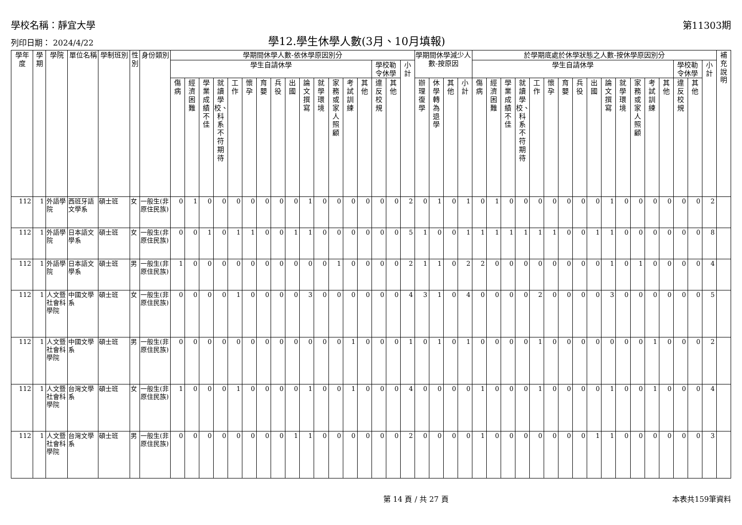學校名稱：靜宜大學 第11303期
列印日期： 2024/4/22
學12.學生休學人數(3月、10月填報)
| 學年度 | 學期 | 學院 | 單位名稱 | 學制班別 | 性別 | 身份類別 | 學期間休學人數-依休學原因別分 | | | | | | | | | | | | | | | | | 學期間休學減少人數-按原因 | | | | 於學期底處於休學狀態之人數-按休學原因別分 | | | | | | | | | | | | | | | | | 補充說明 |
| --- | --- | --- | --- | --- | --- | --- | --- | --- | --- | --- | --- | --- | --- | --- | --- | --- | --- | --- | --- | --- | --- | --- | --- | --- | --- | --- | --- | --- | --- | --- | --- | --- | --- | --- | --- | --- | --- | --- | --- | --- | --- | --- | --- | --- | --- |
| | | | | | | | 學生自請休學 | | | | | | | | | | | | | | 學校勒令休學 | | 小計 | | | | | 學生自請休學 | | | | | | | | | | | | | | 學校勒令休學 | | 小計 | |
| | | | | | | | 傷病 | 經濟困難 | 學業成績不佳 | 就讀學校、科系不符期待 | 工作 | 懷孕 | 育嬰 | 兵役 | 出國 | 論文撰寫 | 就學環境 | 家務或家人照顧 | 考試訓練 | 其他 | 違反校規 | 其他 | | 辦理復學 | 休學轉為退學 | 其他 | 小計 | 傷病 | 經濟困難 | 學業成績不佳 | 就讀學校、科系不符期待 | 工作 | 懷孕 | 育嬰 | 兵役 | 出國 | 論文撰寫 | 就學環境 | 家務或家人照顧 | 考試訓練 | 其他 | 違反校規 | 其他 | | |
| 112 | 1 | 外語學院 | 西班牙語文學系 | 碩士班 | 女 | 一般生(非原住民族) | 0 | 1 | 0 | 0 | 0 | 0 | 0 | 0 | 0 | 1 | 0 | 0 | 0 | 0 | 0 | 0 | 2 | 0 | 1 | 0 | 1 | 0 | 1 | 0 | 0 | 0 | 0 | 0 | 0 | 0 | 1 | 0 | 0 | 0 | 0 | 0 | 0 | 2 | |
| 112 | 1 | 外語學院 | 日本語文學系 | 碩士班 | 女 | 一般生(非原住民族) | 0 | 0 | 1 | 0 | 1 | 1 | 0 | 0 | 1 | 1 | 0 | 0 | 0 | 0 | 0 | 0 | 5 | 1 | 0 | 0 | 1 | 1 | 1 | 1 | 1 | 1 | 1 | 0 | 0 | 1 | 1 | 0 | 0 | 0 | 0 | 0 | 0 | 8 | |
| 112 | 1 | 外語學院 | 日本語文學系 | 碩士班 | 男 | 一般生(非原住民族) | 1 | 0 | 0 | 0 | 0 | 0 | 0 | 0 | 0 | 0 | 0 | 1 | 0 | 0 | 0 | 0 | 2 | 1 | 1 | 0 | 2 | 2 | 0 | 0 | 0 | 0 | 0 | 0 | 0 | 0 | 1 | 0 | 1 | 0 | 0 | 0 | 0 | 4 | |
| 112 | 1 | 人文暨社會科學院 | 中國文學系 | 碩士班 | 女 | 一般生(非原住民族) | 0 | 0 | 0 | 0 | 1 | 0 | 0 | 0 | 0 | 3 | 0 | 0 | 0 | 0 | 0 | 0 | 4 | 3 | 1 | 0 | 4 | 0 | 0 | 0 | 0 | 2 | 0 | 0 | 0 | 0 | 3 | 0 | 0 | 0 | 0 | 0 | 0 | 5 | |
| 112 | 1 | 人文暨社會科學院 | 中國文學系 | 碩士班 | 男 | 一般生(非原住民族) | 0 | 0 | 0 | 0 | 0 | 0 | 0 | 0 | 0 | 0 | 0 | 0 | 1 | 0 | 0 | 0 | 1 | 0 | 1 | 0 | 1 | 0 | 0 | 0 | 0 | 1 | 0 | 0 | 0 | 0 | 0 | 0 | 0 | 1 | 0 | 0 | 0 | 2 | |
| 112 | 1 | 人文暨社會科學院 | 台灣文學系 | 碩士班 | 女 | 一般生(非原住民族) | 1 | 0 | 0 | 0 | 1 | 0 | 0 | 0 | 0 | 1 | 0 | 0 | 1 | 0 | 0 | 0 | 4 | 0 | 0 | 0 | 0 | 1 | 0 | 0 | 0 | 1 | 0 | 0 | 0 | 0 | 1 | 0 | 0 | 1 | 0 | 0 | 0 | 4 | |
| 112 | 1 | 人文暨社會科學院 | 台灣文學系 | 碩士班 | 男 | 一般生(非原住民族) | 0 | 0 | 0 | 0 | 0 | 0 | 0 | 0 | 1 | 1 | 0 | 0 | 0 | 0 | 0 | 0 | 2 | 0 | 0 | 0 | 0 | 1 | 0 | 0 | 0 | 0 | 0 | 0 | 0 | 1 | 1 | 0 | 0 | 0 | 0 | 0 | 0 | 3 | |
第 14 頁 / 共 27 頁 本表共159筆資料